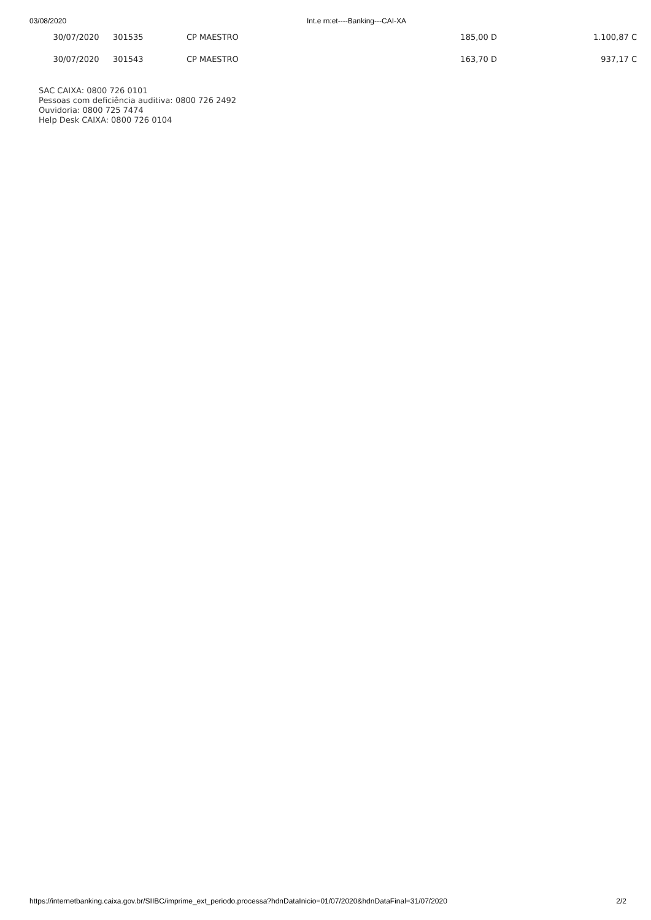03/08/2020 Int.e rn:et----Banking---CAI-XA
| 30/07/2020 | 301535 | CP MAESTRO | 185,00 D | 1.100,87 C |
| 30/07/2020 | 301543 | CP MAESTRO | 163,70 D | 937,17 C |
SAC CAIXA: 0800 726 0101
Pessoas com deficiência auditiva: 0800 726 2492
Ouvidoria: 0800 725 7474
Help Desk CAIXA: 0800 726 0104
https://internetbanking.caixa.gov.br/SIIBC/imprime_ext_periodo.processa?hdnDataInicio=01/07/2020&hdnDataFinal=31/07/2020 2/2